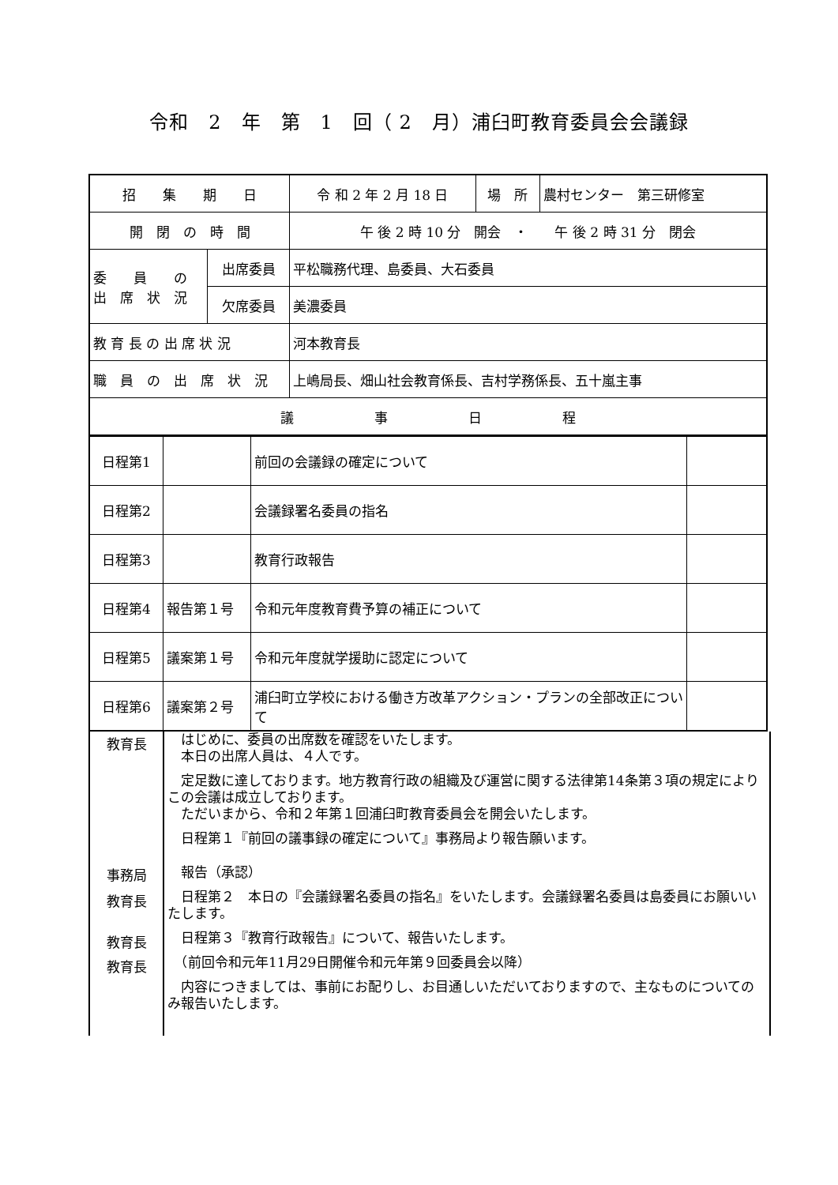令和　2　年　第　1　回（ 2　月）浦臼町教育委員会会議録
| 招 集 期 日 | | 令 和 2 年 2 月 18 日 | 場 所 | 農村センター 第三研修室 |
| 開 閉 の 時 間 | | 午 後 2 時 10 分 開会 ・ 午 後 2 時 31 分 閉会 | | |
| 委 員 の 出 席 状 況 | 出席委員 | 平松職務代理、島委員、大石委員 | | |
| | 欠席委員 | 美濃委員 | | |
| 教 育 長 の 出 席 状 況 | | 河本教育長 | | |
| 職 員 の 出 席 状 況 | | 上嶋局長、畑山社会教育係長、吉村学務係長、五十嵐主事 | | |
| 議 事 日 程 | | | | |
| 日程第1 | | 前回の会議録の確定について | |
| 日程第2 | | 会議録署名委員の指名 | |
| 日程第3 | | 教育行政報告 | |
| 日程第4 | 報告第１号 | 令和元年度教育費予算の補正について | |
| 日程第5 | 議案第１号 | 令和元年度就学援助に認定について | |
| 日程第6 | 議案第２号 | 浦臼町立学校における働き方改革アクション・プランの全部改正について | |
教育長
　はじめに、委員の出席数を確認をいたします。
　本日の出席人員は、４人です。
　定足数に達しております。地方教育行政の組織及び運営に関する法律第14条第３項の規定によりこの会議は成立しております。
　ただいまから、令和２年第１回浦臼町教育委員会を開会いたします。
　日程第１『前回の議事録の確定について』事務局より報告願います。
事務局
　報告（承認）
教育長
　日程第２　本日の『会議録署名委員の指名』をいたします。会議録署名委員は島委員にお願いいたします。
教育長
　日程第３『教育行政報告』について、報告いたします。
教育長
　（前回令和元年11月29日開催令和元年第９回委員会以降）
　内容につきましては、事前にお配りし、お目通しいただいておりますので、主なものについてのみ報告いたします。